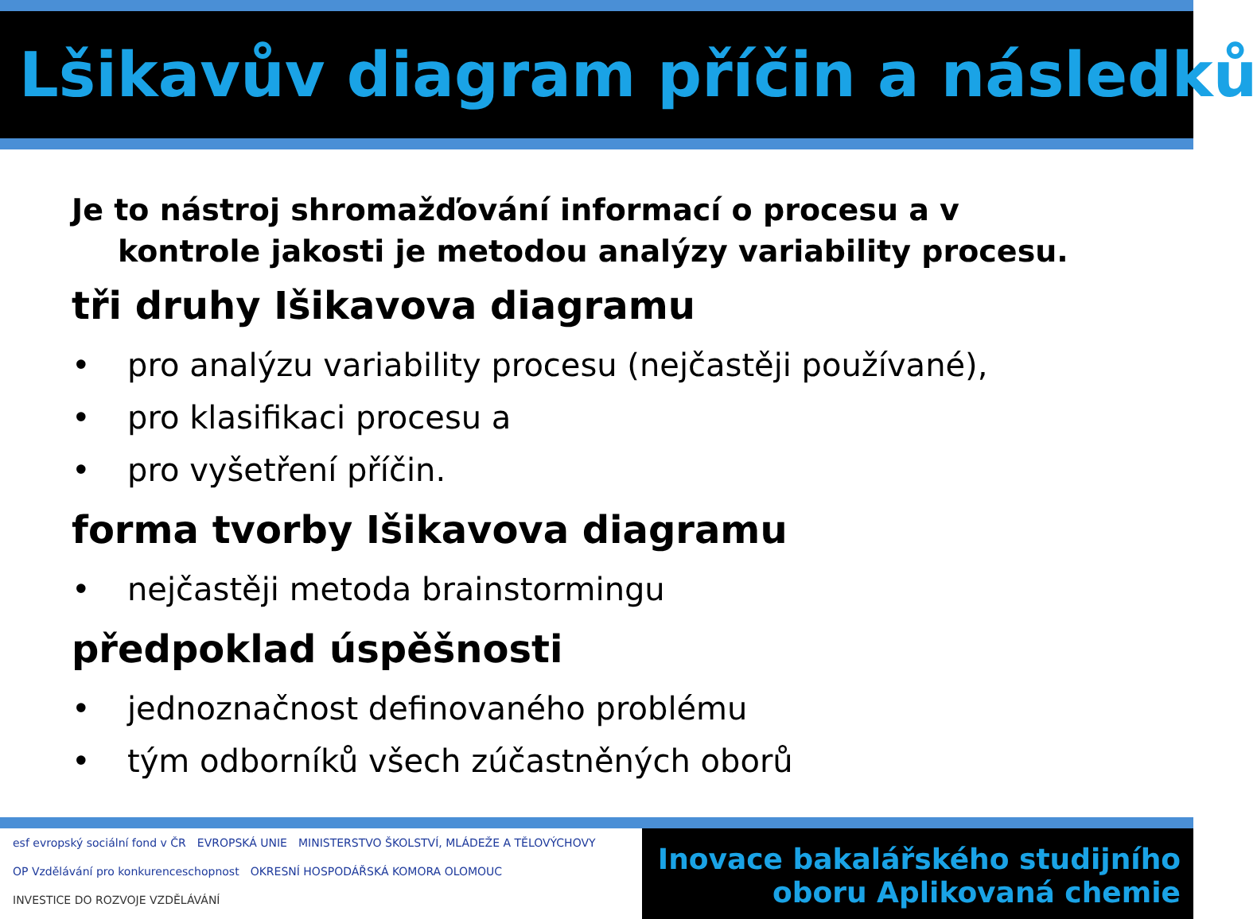Lšikavův diagram příčin a následků
Je to nástroj shromažďování informací o procesu a v
kontrole jakosti je metodou analýzy variability procesu.
tři druhy Išikavova diagramu
• pro analýzu variability procesu (nejčastěji používané),
• pro klasifikaci procesu a
• pro vyšetření příčin.
forma tvorby Išikavova diagramu
• nejčastěji metoda brainstormingu
předpoklad úspěšnosti
• jednoznačnost definovaného problému
• tým odborníků všech zúčastněných oborů
esf evropský sociální fond v ČR
EVROPSKÁ UNIE
MINISTERSTVO ŠKOLSTVÍ, MLÁDEŽE A TĚLOVÝCHOVY
OP Vzdělávání pro konkurenceschopnost
OKRESNÍ HOSPODÁŘSKÁ KOMORA OLOMOUC
INVESTICE DO ROZVOJE VZDĚLÁVÁNÍ
Inovace bakalářského studijního
oboru Aplikovaná chemie